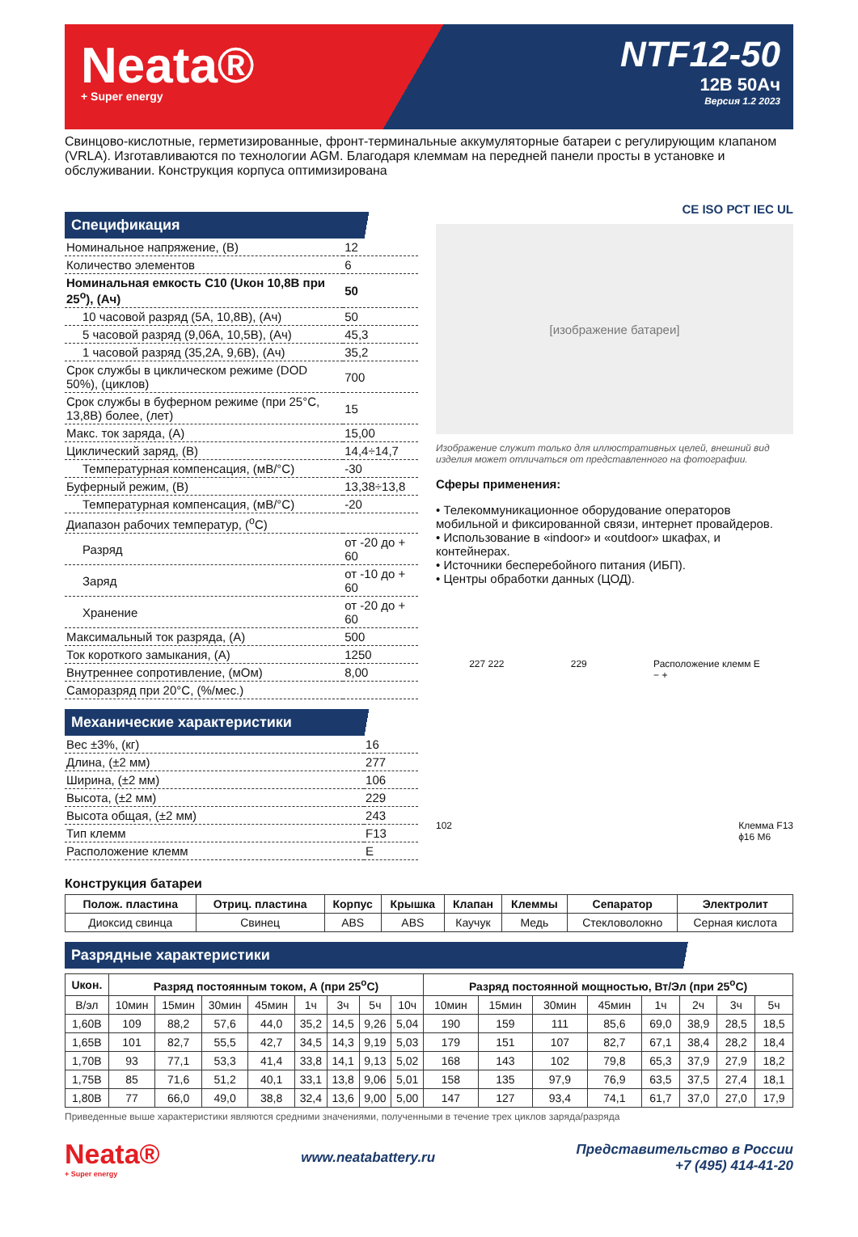Neata®
+ Super energy
NTF12-50
12В 50Ач
Версия 1.2 2023
Свинцово-кислотные, герметизированные, фронт-терминальные аккумуляторные батареи с регулирующим клапаном (VRLA). Изготавливаются по технологии AGM. Благодаря клеммам на передней панели просты в установке и обслуживании. Конструкция корпуса оптимизирована
Спецификация
| Номинальное напряжение, (В) | 12 |
| Количество элементов | 6 |
| Номинальная емкость С10 (Uкон 10,8В при 25<sup>о</sup>), (Ач) | 50 |
| 10 часовой разряд (5А, 10,8В), (Ач) | 50 |
| 5 часовой разряд (9,06А, 10,5В), (Ач) | 45,3 |
| 1 часовой разряд (35,2А, 9,6В), (Ач) | 35,2 |
| Срок службы в циклическом режиме (DOD 50%), (циклов) | 700 |
| Срок службы в буферном режиме (при 25°С, 13,8В) более, (лет) | 15 |
| Макс. ток заряда, (А) | 15,00 |
| Циклический заряд, (В) | 14,4÷14,7 |
| Температурная компенсация, (мВ/°С) | -30 |
| Буферный режим, (В) | 13,38÷13,8 |
| Температурная компенсация, (мВ/°С) | -20 |
| Диапазон рабочих температур, (<sup>о</sup>С) | |
| Разряд | от -20 до + 60 |
| Заряд | от -10 до + 60 |
| Хранение | от -20 до + 60 |
| Максимальный ток разряда, (А) | 500 |
| Ток короткого замыкания, (А) | 1250 |
| Внутреннее сопротивление, (мОм) | 8,00 |
| Саморазряд при 20°С, (%/мес.) | |
Механические характеристики
| Вес ±3%, (кг) | 16 |
| Длина, (±2 мм) | 277 |
| Ширина, (±2 мм) | 106 |
| Высота, (±2 мм) | 229 |
| Высота общая, (±2 мм) | 243 |
| Тип клемм | F13 |
| Расположение клемм | E |
CE ISO РСТ IEC UL
[изображение батареи]
Изображение служит только для иллюстративных целей, внешний вид изделия может отличаться от представленного на фотографии.
Сферы применения:
• Телекоммуникационное оборудование операторов мобильной и фиксированной связи, интернет провайдеров.
• Использование в «indoor» и «outdoor» шкафах, и контейнерах.
• Источники бесперебойного питания (ИБП).
• Центры обработки данных (ЦОД).
227 222 229 Расположение клемм E
− +
102 Клемма F13
ϕ16 M6
Конструкция батареи
| Полож. пластина | Отриц. пластина | Корпус | Крышка | Клапан | Клеммы | Сепаратор | Электролит |
| --- | --- | --- | --- | --- | --- | --- | --- |
| Диоксид свинца | Свинец | ABS | ABS | Каучук | Медь | Стекловолокно | Серная кислота |
Разрядные характеристики
| Uкон. | Разряд постоянным током, А (при 25<sup>о</sup>С) | | | | | | | | Разряд постоянной мощностью, Вт/Эл (при 25<sup>о</sup>С) | | | | | | | |
| --- | --- | --- | --- | --- | --- | --- | --- | --- | --- | --- | --- | --- | --- | --- | --- | --- |
| В/эл | 10мин | 15мин | 30мин | 45мин | 1ч | 3ч | 5ч | 10ч | 10мин | 15мин | 30мин | 45мин | 1ч | 2ч | 3ч | 5ч |
| 1,60В | 109 | 88,2 | 57,6 | 44,0 | 35,2 | 14,5 | 9,26 | 5,04 | 190 | 159 | 111 | 85,6 | 69,0 | 38,9 | 28,5 | 18,5 |
| 1,65В | 101 | 82,7 | 55,5 | 42,7 | 34,5 | 14,3 | 9,19 | 5,03 | 179 | 151 | 107 | 82,7 | 67,1 | 38,4 | 28,2 | 18,4 |
| 1,70В | 93 | 77,1 | 53,3 | 41,4 | 33,8 | 14,1 | 9,13 | 5,02 | 168 | 143 | 102 | 79,8 | 65,3 | 37,9 | 27,9 | 18,2 |
| 1,75В | 85 | 71,6 | 51,2 | 40,1 | 33,1 | 13,8 | 9,06 | 5,01 | 158 | 135 | 97,9 | 76,9 | 63,5 | 37,5 | 27,4 | 18,1 |
| 1,80В | 77 | 66,0 | 49,0 | 38,8 | 32,4 | 13,6 | 9,00 | 5,00 | 147 | 127 | 93,4 | 74,1 | 61,7 | 37,0 | 27,0 | 17,9 |
Приведенные выше характеристики являются средними значениями, полученными в течение трех циклов заряда/разряда
Neata®
+ Super energy www.neatabattery.ru Представительство в России
+7 (495) 414-41-20